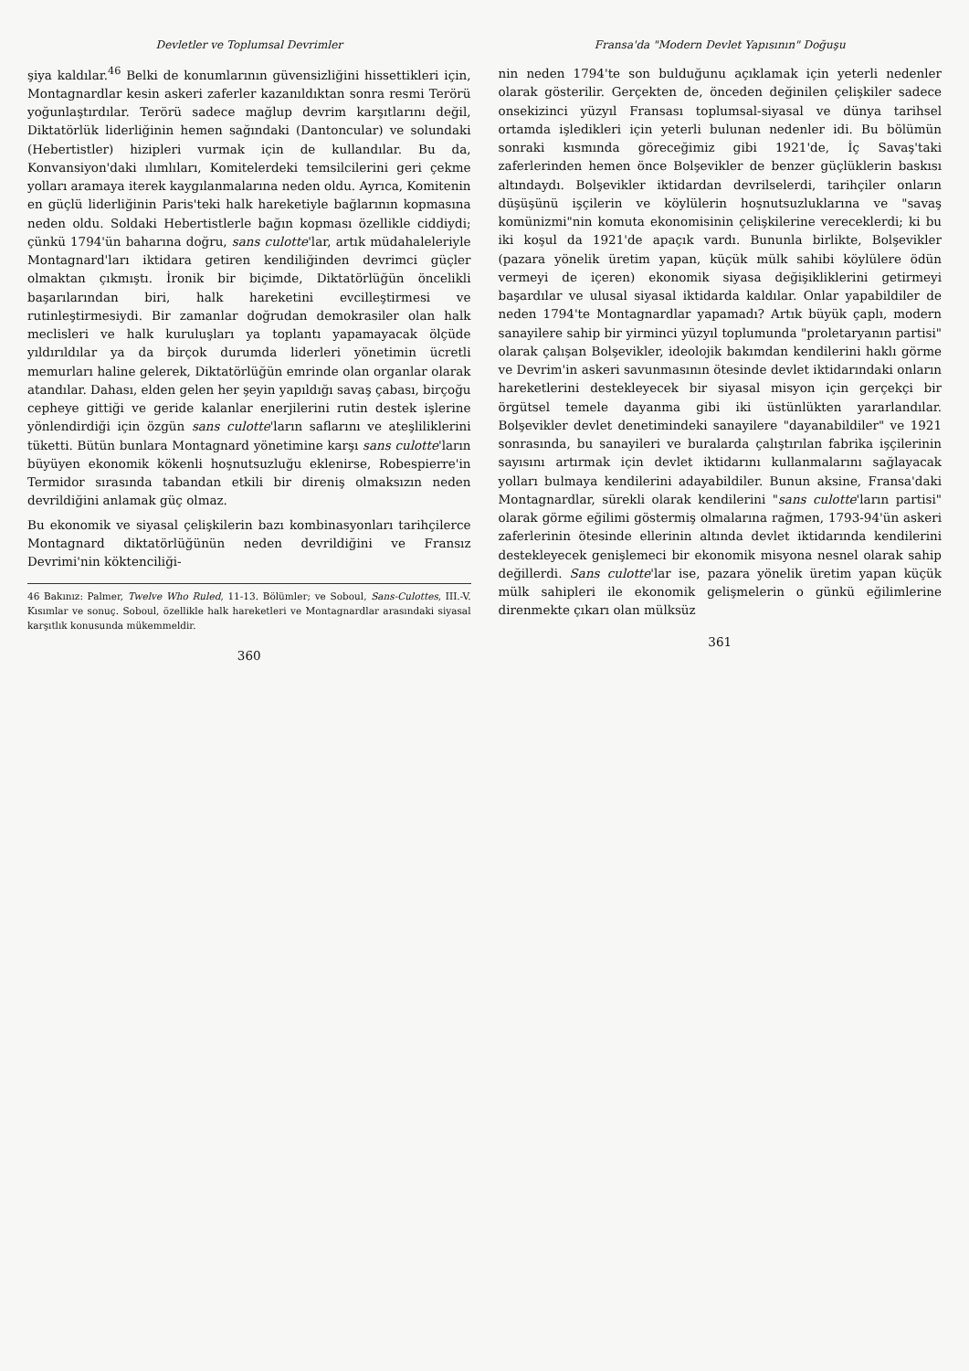Devletler ve Toplumsal Devrimler
şiya kaldılar.<sup>46</sup> Belki de konumlarının güvensizliğini hissettikleri için, Montagnardlar kesin askeri zaferler kazanıldıktan sonra resmi Terörü yoğunlaştırdılar. Terörü sadece mağlup devrim karşıtlarını değil, Diktatörlük liderliğinin hemen sağındaki (Dantoncular) ve solundaki (Hebertistler) hizipleri vurmak için de kullandılar. Bu da, Konvansiyon'daki ılımlıları, Komitelerdeki temsilcilerini geri çekme yolları aramaya iterek kaygılanmalarına neden oldu. Ayrıca, Komitenin en güçlü liderliğinin Paris'teki halk hareketiyle bağlarının kopmasına neden oldu. Soldaki Hebertistlerle bağın kopması özellikle ciddiydi; çünkü 1794'ün baharına doğru, sans culotte'lar, artık müdahaleleriyle Montagnard'ları iktidara getiren kendiliğinden devrimci güçler olmaktan çıkmıştı. İronik bir biçimde, Diktatörlüğün öncelikli başarılarından biri, halk hareketini evcilleştirmesi ve rutinleştirmesiydi. Bir zamanlar doğrudan demokrasiler olan halk meclisleri ve halk kuruluşları ya toplantı yapamayacak ölçüde yıldırıldılar ya da birçok durumda liderleri yönetimin ücretli memurları haline gelerek, Diktatörlüğün emrinde olan organlar olarak atandılar. Dahası, elden gelen her şeyin yapıldığı savaş çabası, birçoğu cepheye gittiği ve geride kalanlar enerjilerini rutin destek işlerine yönlendirdiği için özgün sans culotte'ların saflarını ve ateşliliklerini tüketti. Bütün bunlara Montagnard yönetimine karşı sans culotte'ların büyüyen ekonomik kökenli hoşnutsuzluğu eklenirse, Robespierre'in Termidor sırasında tabandan etkili bir direniş olmaksızın neden devrildiğini anlamak güç olmaz.
Bu ekonomik ve siyasal çelişkilerin bazı kombinasyonları tarihçilerce Montagnard diktatörlüğünün neden devrildiğini ve Fransız Devrimi'nin köktenciliği-
46 Bakınız: Palmer, Twelve Who Ruled, 11-13. Bölümler; ve Soboul, Sans-Culottes, III.-V. Kısımlar ve sonuç. Soboul, özellikle halk hareketleri ve Montagnardlar arasındaki siyasal karşıtlık konusunda mükemmeldir.
360
Fransa'da "Modern Devlet Yapısının" Doğuşu
nin neden 1794'te son bulduğunu açıklamak için yeterli nedenler olarak gösterilir. Gerçekten de, önceden değinilen çelişkiler sadece onsekizinci yüzyıl Fransası toplumsal-siyasal ve dünya tarihsel ortamda işledikleri için yeterli bulunan nedenler idi. Bu bölümün sonraki kısmında göreceğimiz gibi 1921'de, İç Savaş'taki zaferlerinden hemen önce Bolşevikler de benzer güçlüklerin baskısı altındaydı. Bolşevikler iktidardan devrilselerdi, tarihçiler onların düşüşünü işçilerin ve köylülerin hoşnutsuzluklarına ve "savaş komünizmi"nin komuta ekonomisinin çelişkilerine vereceklerdi; ki bu iki koşul da 1921'de apaçık vardı. Bununla birlikte, Bolşevikler (pazara yönelik üretim yapan, küçük mülk sahibi köylülere ödün vermeyi de içeren) ekonomik siyasa değişikliklerini getirmeyi başardılar ve ulusal siyasal iktidarda kaldılar. Onlar yapabildiler de neden 1794'te Montagnardlar yapamadı? Artık büyük çaplı, modern sanayilere sahip bir yirminci yüzyıl toplumunda "proletaryanın partisi" olarak çalışan Bolşevikler, ideolojik bakımdan kendilerini haklı görme ve Devrim'in askeri savunmasının ötesinde devlet iktidarındaki onların hareketlerini destekleyecek bir siyasal misyon için gerçekçi bir örgütsel temele dayanma gibi iki üstünlükten yararlandılar. Bolşevikler devlet denetimindeki sanayilere "dayanabildiler" ve 1921 sonrasında, bu sanayileri ve buralarda çalıştırılan fabrika işçilerinin sayısını artırmak için devlet iktidarını kullanmalarını sağlayacak yolları bulmaya kendilerini adayabildiler. Bunun aksine, Fransa'daki Montagnardlar, sürekli olarak kendilerini "sans culotte'ların partisi" olarak görme eğilimi göstermiş olmalarına rağmen, 1793-94'ün askeri zaferlerinin ötesinde ellerinin altında devlet iktidarında kendilerini destekleyecek genişlemeci bir ekonomik misyona nesnel olarak sahip değillerdi. Sans culotte'lar ise, pazara yönelik üretim yapan küçük mülk sahipleri ile ekonomik gelişmelerin o günkü eğilimlerine direnmekte çıkarı olan mülksüz
361